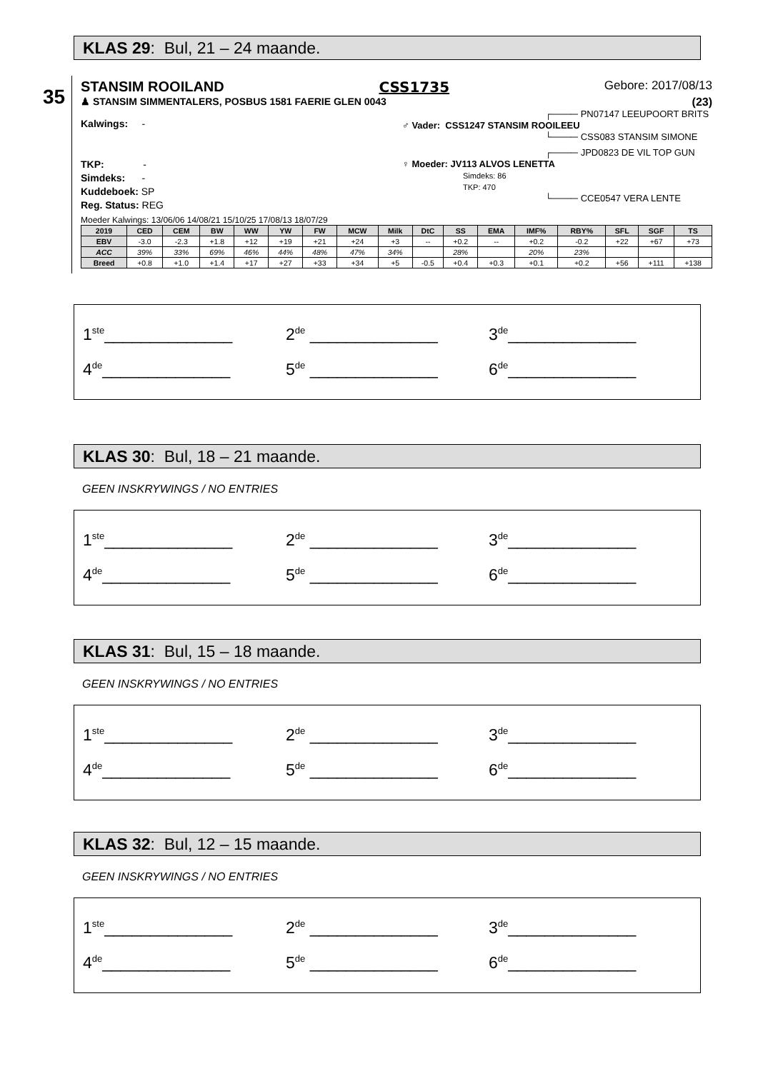KLAS 29: Bul, 21 – 24 maande.
35
STANSIM ROOILAND CSS1735 Gebore: 2017/08/13
♟ STANSIM SIMMENTALERS, POSBUS 1581 FAERIE GLEN 0043 (23)
Kalwings: -
TKP: -
Simdeks: -
Kuddeboek: SP
Reg. Status: REG
┌──── PN07147 LEEUPOORT BRITS
♂ Vader: CSS1247 STANSIM ROOILEEU
└──── CSS083 STANSIM SIMONE
┌──── JPD0823 DE VIL TOP GUN
♀ Moeder: JV113 ALVOS LENETTA
Simdeks: 86
TKP: 470
└──── CCE0547 VERA LENTE
Moeder Kalwings: 13/06/06 14/08/21 15/10/25 17/08/13 18/07/29
| 2019 | CED | CEM | BW | WW | YW | FW | MCW | Milk | DtC | SS | EMA | IMF% | RBY% | SFL | SGF | TS |
| --- | --- | --- | --- | --- | --- | --- | --- | --- | --- | --- | --- | --- | --- | --- | --- | --- |
| EBV | -3.0 | -2.3 | +1.8 | +12 | +19 | +21 | +24 | +3 | -- | +0.2 | -- | +0.2 | -0.2 | +22 | +67 | +73 |
| ACC | 39% | 33% | 69% | 46% | 44% | 48% | 47% | 34% | | 28% | | 20% | 23% | | | |
| Breed | +0.8 | +1.0 | +1.4 | +17 | +27 | +33 | +34 | +5 | -0.5 | +0.4 | +0.3 | +0.1 | +0.2 | +56 | +111 | +138 |
1<sup>ste</sup>______________ 2<sup>de</sup> ______________ 3<sup>de</sup>______________
4<sup>de</sup>______________ 5<sup>de</sup> ______________ 6<sup>de</sup>______________
KLAS 30: Bul, 18 – 21 maande.
GEEN INSKRYWINGS / NO ENTRIES
1<sup>ste</sup>______________ 2<sup>de</sup> ______________ 3<sup>de</sup>______________
4<sup>de</sup>______________ 5<sup>de</sup> ______________ 6<sup>de</sup>______________
KLAS 31: Bul, 15 – 18 maande.
GEEN INSKRYWINGS / NO ENTRIES
1<sup>ste</sup>______________ 2<sup>de</sup> ______________ 3<sup>de</sup>______________
4<sup>de</sup>______________ 5<sup>de</sup> ______________ 6<sup>de</sup>______________
KLAS 32: Bul, 12 – 15 maande.
GEEN INSKRYWINGS / NO ENTRIES
1<sup>ste</sup>______________ 2<sup>de</sup> ______________ 3<sup>de</sup>______________
4<sup>de</sup>______________ 5<sup>de</sup> ______________ 6<sup>de</sup>______________